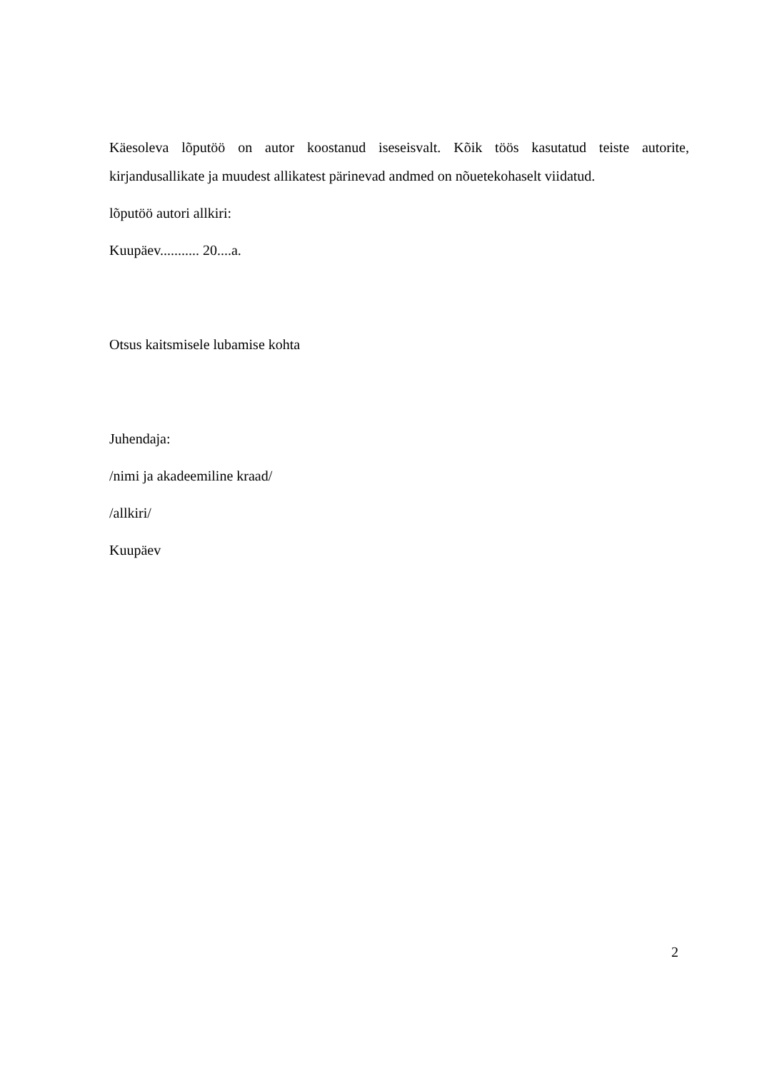Käesoleva lõputöö on autor koostanud iseseisvalt. Kõik töös kasutatud teiste autorite, kirjandusallikate ja muudest allikatest pärinevad andmed on nõuetekohaselt viidatud.
lõputöö autori allkiri:
Kuupäev........... 20....a.
Otsus kaitsmisele lubamise kohta
Juhendaja:
/nimi ja akadeemiline kraad/
/allkiri/
Kuupäev
2